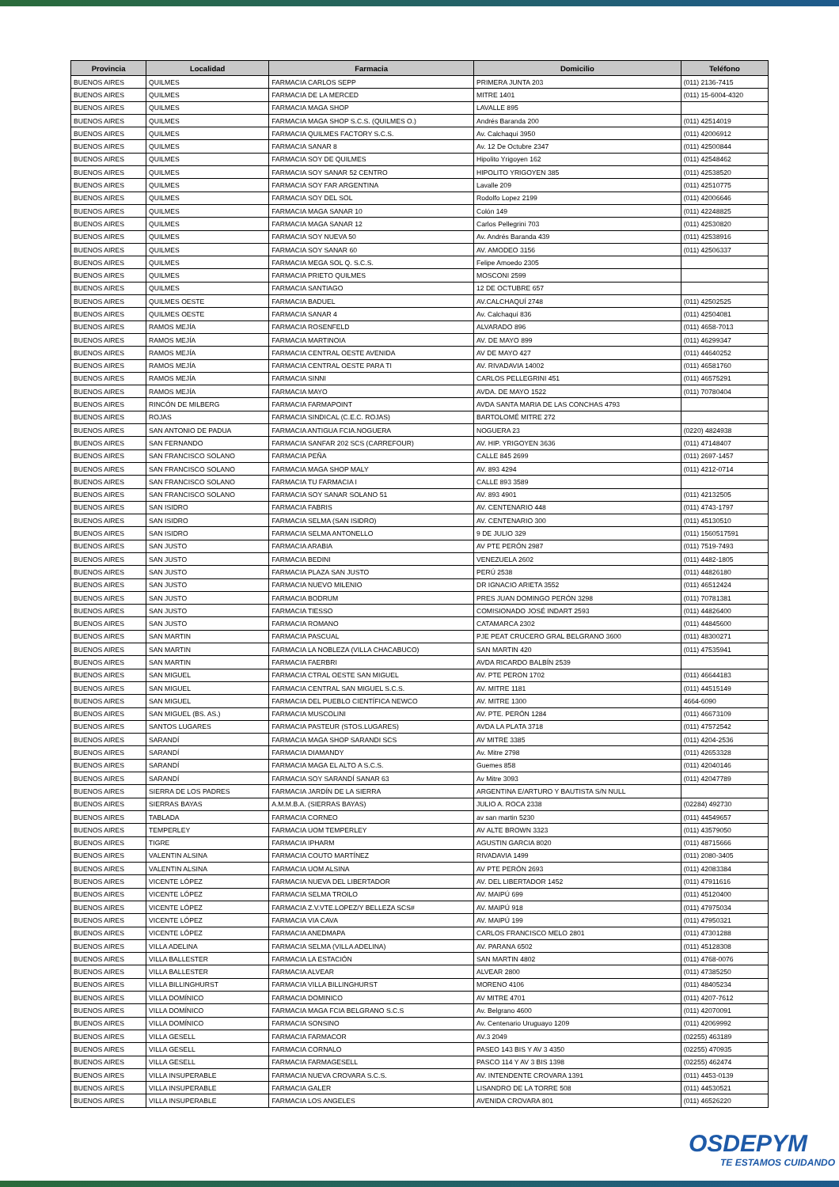| Provincia | Localidad | Farmacia | Domicilio | Teléfono |
| --- | --- | --- | --- | --- |
| BUENOS AIRES | QUILMES | FARMACIA CARLOS SEPP | PRIMERA JUNTA 203 | (011) 2136-7415 |
| BUENOS AIRES | QUILMES | FARMACIA DE LA MERCED | MITRE 1401 | (011) 15-6004-4320 |
| BUENOS AIRES | QUILMES | FARMACIA MAGA SHOP | LAVALLE 895 | |
| BUENOS AIRES | QUILMES | FARMACIA MAGA SHOP S.C.S. (QUILMES O.) | Andrés Baranda 200 | (011) 42514019 |
| BUENOS AIRES | QUILMES | FARMACIA QUILMES FACTORY S.C.S. | Av. Calchaquí 3950 | (011) 42006912 |
| BUENOS AIRES | QUILMES | FARMACIA SANAR 8 | Av. 12 De Octubre 2347 | (011) 42500844 |
| BUENOS AIRES | QUILMES | FARMACIA SOY DE QUILMES | Hipolito Yrigoyen 162 | (011) 42548462 |
| BUENOS AIRES | QUILMES | FARMACIA SOY SANAR 52 CENTRO | HIPOLITO YRIGOYEN 385 | (011) 42538520 |
| BUENOS AIRES | QUILMES | FARMACIA SOY FAR ARGENTINA | Lavalle 209 | (011) 42510775 |
| BUENOS AIRES | QUILMES | FARMACIA SOY DEL SOL | Rodolfo Lopez 2199 | (011) 42006646 |
| BUENOS AIRES | QUILMES | FARMACIA MAGA SANAR 10 | Colón 149 | (011) 42248825 |
| BUENOS AIRES | QUILMES | FARMACIA MAGA SANAR 12 | Carlos Pellegrini 703 | (011) 42530820 |
| BUENOS AIRES | QUILMES | FARMACIA SOY NUEVA 50 | Av. Andrés Baranda 439 | (011) 42538916 |
| BUENOS AIRES | QUILMES | FARMACIA SOY SANAR 60 | AV. AMODEO 3156 | (011) 42506337 |
| BUENOS AIRES | QUILMES | FARMACIA MEGA SOL Q. S.C.S. | Felipe Amoedo 2305 | |
| BUENOS AIRES | QUILMES | FARMACIA PRIETO QUILMES | MOSCONI 2599 | |
| BUENOS AIRES | QUILMES | FARMACIA SANTIAGO | 12 DE OCTUBRE 657 | |
| BUENOS AIRES | QUILMES OESTE | FARMACIA BADUEL | AV.CALCHAQUÍ 2748 | (011) 42502525 |
| BUENOS AIRES | QUILMES OESTE | FARMACIA SANAR 4 | Av. Calchaquí 836 | (011) 42504081 |
| BUENOS AIRES | RAMOS MEJÍA | FARMACIA ROSENFELD | ALVARADO 896 | (011) 4658-7013 |
| BUENOS AIRES | RAMOS MEJÍA | FARMACIA MARTINOIA | AV. DE MAYO 899 | (011) 46299347 |
| BUENOS AIRES | RAMOS MEJÍA | FARMACIA CENTRAL OESTE AVENIDA | AV DE MAYO 427 | (011) 44640252 |
| BUENOS AIRES | RAMOS MEJÍA | FARMACIA CENTRAL OESTE PARA TI | AV. RIVADAVIA 14002 | (011) 46581760 |
| BUENOS AIRES | RAMOS MEJÍA | FARMACIA SINNI | CARLOS PELLEGRINI 451 | (011) 46575291 |
| BUENOS AIRES | RAMOS MEJÍA | FARMACIA MAYO | AVDA. DE MAYO 1522 | (011) 70780404 |
| BUENOS AIRES | RINCÓN DE MILBERG | FARMACIA FARMAPOINT | AVDA SANTA MARIA DE LAS CONCHAS 4793 | |
| BUENOS AIRES | ROJAS | FARMACIA SINDICAL (C.E.C. ROJAS) | BARTOLOMÉ MITRE 272 | |
| BUENOS AIRES | SAN ANTONIO DE PADUA | FARMACIA ANTIGUA FCIA.NOGUERA | NOGUERA 23 | (0220) 4824938 |
| BUENOS AIRES | SAN FERNANDO | FARMACIA SANFAR 202 SCS (CARREFOUR) | AV. HIP. YRIGOYEN 3636 | (011) 47148407 |
| BUENOS AIRES | SAN FRANCISCO SOLANO | FARMACIA PEÑA | CALLE 845 2699 | (011) 2697-1457 |
| BUENOS AIRES | SAN FRANCISCO SOLANO | FARMACIA MAGA SHOP MALY | AV. 893 4294 | (011) 4212-0714 |
| BUENOS AIRES | SAN FRANCISCO SOLANO | FARMACIA TU FARMACIA I | CALLE 893 3589 | |
| BUENOS AIRES | SAN FRANCISCO SOLANO | FARMACIA SOY SANAR SOLANO 51 | AV. 893 4901 | (011) 42132505 |
| BUENOS AIRES | SAN ISIDRO | FARMACIA FABRIS | AV. CENTENARIO 448 | (011) 4743-1797 |
| BUENOS AIRES | SAN ISIDRO | FARMACIA SELMA (SAN ISIDRO) | AV. CENTENARIO 300 | (011) 45130510 |
| BUENOS AIRES | SAN ISIDRO | FARMACIA SELMA ANTONELLO | 9 DE JULIO 329 | (011) 1560517591 |
| BUENOS AIRES | SAN JUSTO | FARMACIA ARABIA | AV PTE PERÓN 2987 | (011) 7519-7493 |
| BUENOS AIRES | SAN JUSTO | FARMACIA BEDINI | VENEZUELA 2602 | (011) 4482-1805 |
| BUENOS AIRES | SAN JUSTO | FARMACIA PLAZA SAN JUSTO | PERÚ 2538 | (011) 44826180 |
| BUENOS AIRES | SAN JUSTO | FARMACIA NUEVO MILENIO | DR IGNACIO ARIETA 3552 | (011) 46512424 |
| BUENOS AIRES | SAN JUSTO | FARMACIA BODRUM | PRES JUAN DOMINGO PERÓN 3298 | (011) 70781381 |
| BUENOS AIRES | SAN JUSTO | FARMACIA TIESSO | COMISIONADO JOSÉ INDART 2593 | (011) 44826400 |
| BUENOS AIRES | SAN JUSTO | FARMACIA ROMANO | CATAMARCA 2302 | (011) 44845600 |
| BUENOS AIRES | SAN MARTIN | FARMACIA PASCUAL | PJE PEAT CRUCERO GRAL BELGRANO 3600 | (011) 48300271 |
| BUENOS AIRES | SAN MARTIN | FARMACIA LA NOBLEZA (VILLA CHACABUCO) | SAN MARTIN 420 | (011) 47535941 |
| BUENOS AIRES | SAN MARTIN | FARMACIA FAERBRI | AVDA RICARDO BALBÍN 2539 | |
| BUENOS AIRES | SAN MIGUEL | FARMACIA CTRAL OESTE SAN MIGUEL | AV. PTE PERON 1702 | (011) 46644183 |
| BUENOS AIRES | SAN MIGUEL | FARMACIA CENTRAL SAN MIGUEL S.C.S. | AV. MITRE 1181 | (011) 44515149 |
| BUENOS AIRES | SAN MIGUEL | FARMACIA DEL PUEBLO CIENTÍFICA NEWCO | AV. MITRE 1300 | 4664-6090 |
| BUENOS AIRES | SAN MIGUEL (BS. AS.) | FARMACIA MUSCOLINI | AV. PTE. PERÓN 1284 | (011) 46673109 |
| BUENOS AIRES | SANTOS LUGARES | FARMACIA PASTEUR (STOS.LUGARES) | AVDA LA PLATA 3718 | (011) 47572542 |
| BUENOS AIRES | SARANDÍ | FARMACIA MAGA SHOP SARANDI SCS | AV MITRE 3385 | (011) 4204-2536 |
| BUENOS AIRES | SARANDÍ | FARMACIA DIAMANDY | Av. Mitre 2798 | (011) 42653328 |
| BUENOS AIRES | SARANDÍ | FARMACIA MAGA EL ALTO A S.C.S. | Guemes 858 | (011) 42040146 |
| BUENOS AIRES | SARANDÍ | FARMACIA SOY SARANDÍ SANAR 63 | Av Mitre 3093 | (011) 42047789 |
| BUENOS AIRES | SIERRA DE LOS PADRES | FARMACIA JARDÍN DE LA SIERRA | ARGENTINA E/ARTURO Y BAUTISTA S/N NULL | |
| BUENOS AIRES | SIERRAS BAYAS | A.M.M.B.A. (SIERRAS BAYAS) | JULIO A. ROCA 2338 | (02284) 492730 |
| BUENOS AIRES | TABLADA | FARMACIA CORNEO | av san martin 5230 | (011) 44549657 |
| BUENOS AIRES | TEMPERLEY | FARMACIA UOM TEMPERLEY | AV ALTE BROWN 3323 | (011) 43579050 |
| BUENOS AIRES | TIGRE | FARMACIA IPHARM | AGUSTIN GARCIA 8020 | (011) 48715666 |
| BUENOS AIRES | VALENTIN ALSINA | FARMACIA COUTO MARTÍNEZ | RIVADAVIA 1499 | (011) 2080-3405 |
| BUENOS AIRES | VALENTIN ALSINA | FARMACIA UOM ALSINA | AV PTE PERÓN 2693 | (011) 42083384 |
| BUENOS AIRES | VICENTE LÓPEZ | FARMACIA NUEVA DEL LIBERTADOR | AV. DEL LIBERTADOR 1452 | (011) 47911616 |
| BUENOS AIRES | VICENTE LÓPEZ | FARMACIA SELMA TROILO | AV. MAIPÚ 699 | (011) 45120400 |
| BUENOS AIRES | VICENTE LÓPEZ | FARMACIA Z.V.VTE.LOPEZ/Y BELLEZA SCS# | AV. MAIPÚ 918 | (011) 47975034 |
| BUENOS AIRES | VICENTE LÓPEZ | FARMACIA VIA CAVA | AV. MAIPÚ 199 | (011) 47950321 |
| BUENOS AIRES | VICENTE LÓPEZ | FARMACIA ANEDMAPA | CARLOS FRANCISCO MELO 2801 | (011) 47301288 |
| BUENOS AIRES | VILLA ADELINA | FARMACIA SELMA (VILLA ADELINA) | AV. PARANA 6502 | (011) 45128308 |
| BUENOS AIRES | VILLA BALLESTER | FARMACIA LA ESTACIÓN | SAN MARTIN 4802 | (011) 4768-0076 |
| BUENOS AIRES | VILLA BALLESTER | FARMACIA ALVEAR | ALVEAR 2800 | (011) 47385250 |
| BUENOS AIRES | VILLA BILLINGHURST | FARMACIA VILLA BILLINGHURST | MORENO 4106 | (011) 48405234 |
| BUENOS AIRES | VILLA DOMÍNICO | FARMACIA DOMINICO | AV MITRE 4701 | (011) 4207-7612 |
| BUENOS AIRES | VILLA DOMÍNICO | FARMACIA MAGA FCIA BELGRANO S.C.S | Av. Belgrano 4600 | (011) 42070091 |
| BUENOS AIRES | VILLA DOMÍNICO | FARMACIA SONSINO | Av. Centenario Uruguayo 1209 | (011) 42069992 |
| BUENOS AIRES | VILLA GESELL | FARMACIA FARMACOR | AV.3 2049 | (02255) 463189 |
| BUENOS AIRES | VILLA GESELL | FARMACIA CORNALO | PASEO 143 BIS Y AV 3 4350 | (02255) 470935 |
| BUENOS AIRES | VILLA GESELL | FARMACIA FARMAGESELL | PASCO 114 Y AV 3 BIS 1398 | (02255) 462474 |
| BUENOS AIRES | VILLA INSUPERABLE | FARMACIA NUEVA CROVARA S.C.S. | AV. INTENDENTE CROVARA 1391 | (011) 4453-0139 |
| BUENOS AIRES | VILLA INSUPERABLE | FARMACIA GALER | LISANDRO DE LA TORRE 508 | (011) 44530521 |
| BUENOS AIRES | VILLA INSUPERABLE | FARMACIA LOS ANGELES | AVENIDA CROVARA 801 | (011) 46526220 |
OSDEPYM
TE ESTAMOS CUIDANDO